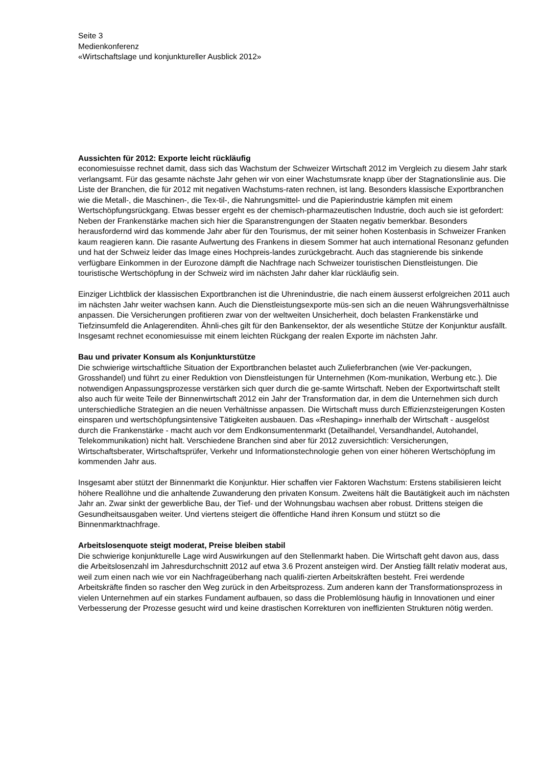Seite 3
Medienkonferenz
«Wirtschaftslage und konjunktureller Ausblick 2012»
Aussichten für 2012: Exporte leicht rückläufig
economiesuisse rechnet damit, dass sich das Wachstum der Schweizer Wirtschaft 2012 im Vergleich zu diesem Jahr stark verlangsamt. Für das gesamte nächste Jahr gehen wir von einer Wachstumsrate knapp über der Stagnationslinie aus. Die Liste der Branchen, die für 2012 mit negativen Wachstums-raten rechnen, ist lang. Besonders klassische Exportbranchen wie die Metall-, die Maschinen-, die Tex-til-, die Nahrungsmittel- und die Papierindustrie kämpfen mit einem Wertschöpfungsrückgang. Etwas besser ergeht es der chemisch-pharmazeutischen Industrie, doch auch sie ist gefordert: Neben der Frankenstärke machen sich hier die Sparanstrengungen der Staaten negativ bemerkbar. Besonders herausfordernd wird das kommende Jahr aber für den Tourismus, der mit seiner hohen Kostenbasis in Schweizer Franken kaum reagieren kann. Die rasante Aufwertung des Frankens in diesem Sommer hat auch international Resonanz gefunden und hat der Schweiz leider das Image eines Hochpreis-landes zurückgebracht. Auch das stagnierende bis sinkende verfügbare Einkommen in der Eurozone dämpft die Nachfrage nach Schweizer touristischen Dienstleistungen. Die touristische Wertschöpfung in der Schweiz wird im nächsten Jahr daher klar rückläufig sein.
Einziger Lichtblick der klassischen Exportbranchen ist die Uhrenindustrie, die nach einem äusserst erfolgreichen 2011 auch im nächsten Jahr weiter wachsen kann. Auch die Dienstleistungsexporte müs-sen sich an die neuen Währungsverhältnisse anpassen. Die Versicherungen profitieren zwar von der weltweiten Unsicherheit, doch belasten Frankenstärke und Tiefzinsumfeld die Anlagerenditen. Ähnli-ches gilt für den Bankensektor, der als wesentliche Stütze der Konjunktur ausfällt. Insgesamt rechnet economiesuisse mit einem leichten Rückgang der realen Exporte im nächsten Jahr.
Bau und privater Konsum als Konjunkturstütze
Die schwierige wirtschaftliche Situation der Exportbranchen belastet auch Zulieferbranchen (wie Ver-packungen, Grosshandel) und führt zu einer Reduktion von Dienstleistungen für Unternehmen (Kom-munikation, Werbung etc.). Die notwendigen Anpassungsprozesse verstärken sich quer durch die ge-samte Wirtschaft. Neben der Exportwirtschaft stellt also auch für weite Teile der Binnenwirtschaft 2012 ein Jahr der Transformation dar, in dem die Unternehmen sich durch unterschiedliche Strategien an die neuen Verhältnisse anpassen. Die Wirtschaft muss durch Effizienzsteigerungen Kosten einsparen und wertschöpfungsintensive Tätigkeiten ausbauen. Das «Reshaping» innerhalb der Wirtschaft - ausgelöst durch die Frankenstärke - macht auch vor dem Endkonsumentenmarkt (Detailhandel, Versandhandel, Autohandel, Telekommunikation) nicht halt. Verschiedene Branchen sind aber für 2012 zuversichtlich: Versicherungen, Wirtschaftsberater, Wirtschaftsprüfer, Verkehr und Informationstechnologie gehen von einer höheren Wertschöpfung im kommenden Jahr aus.
Insgesamt aber stützt der Binnenmarkt die Konjunktur. Hier schaffen vier Faktoren Wachstum: Erstens stabilisieren leicht höhere Reallöhne und die anhaltende Zuwanderung den privaten Konsum. Zweitens hält die Bautätigkeit auch im nächsten Jahr an. Zwar sinkt der gewerbliche Bau, der Tief- und der Wohnungsbau wachsen aber robust. Drittens steigen die Gesundheitsausgaben weiter. Und viertens steigert die öffentliche Hand ihren Konsum und stützt so die Binnenmarktnachfrage.
Arbeitslosenquote steigt moderat, Preise bleiben stabil
Die schwierige konjunkturelle Lage wird Auswirkungen auf den Stellenmarkt haben. Die Wirtschaft geht davon aus, dass die Arbeitslosenzahl im Jahresdurchschnitt 2012 auf etwa 3.6 Prozent ansteigen wird. Der Anstieg fällt relativ moderat aus, weil zum einen nach wie vor ein Nachfrageüberhang nach qualifi-zierten Arbeitskräften besteht. Frei werdende Arbeitskräfte finden so rascher den Weg zurück in den Arbeitsprozess. Zum anderen kann der Transformationsprozess in vielen Unternehmen auf ein starkes Fundament aufbauen, so dass die Problemlösung häufig in Innovationen und einer Verbesserung der Prozesse gesucht wird und keine drastischen Korrekturen von ineffizienten Strukturen nötig werden.